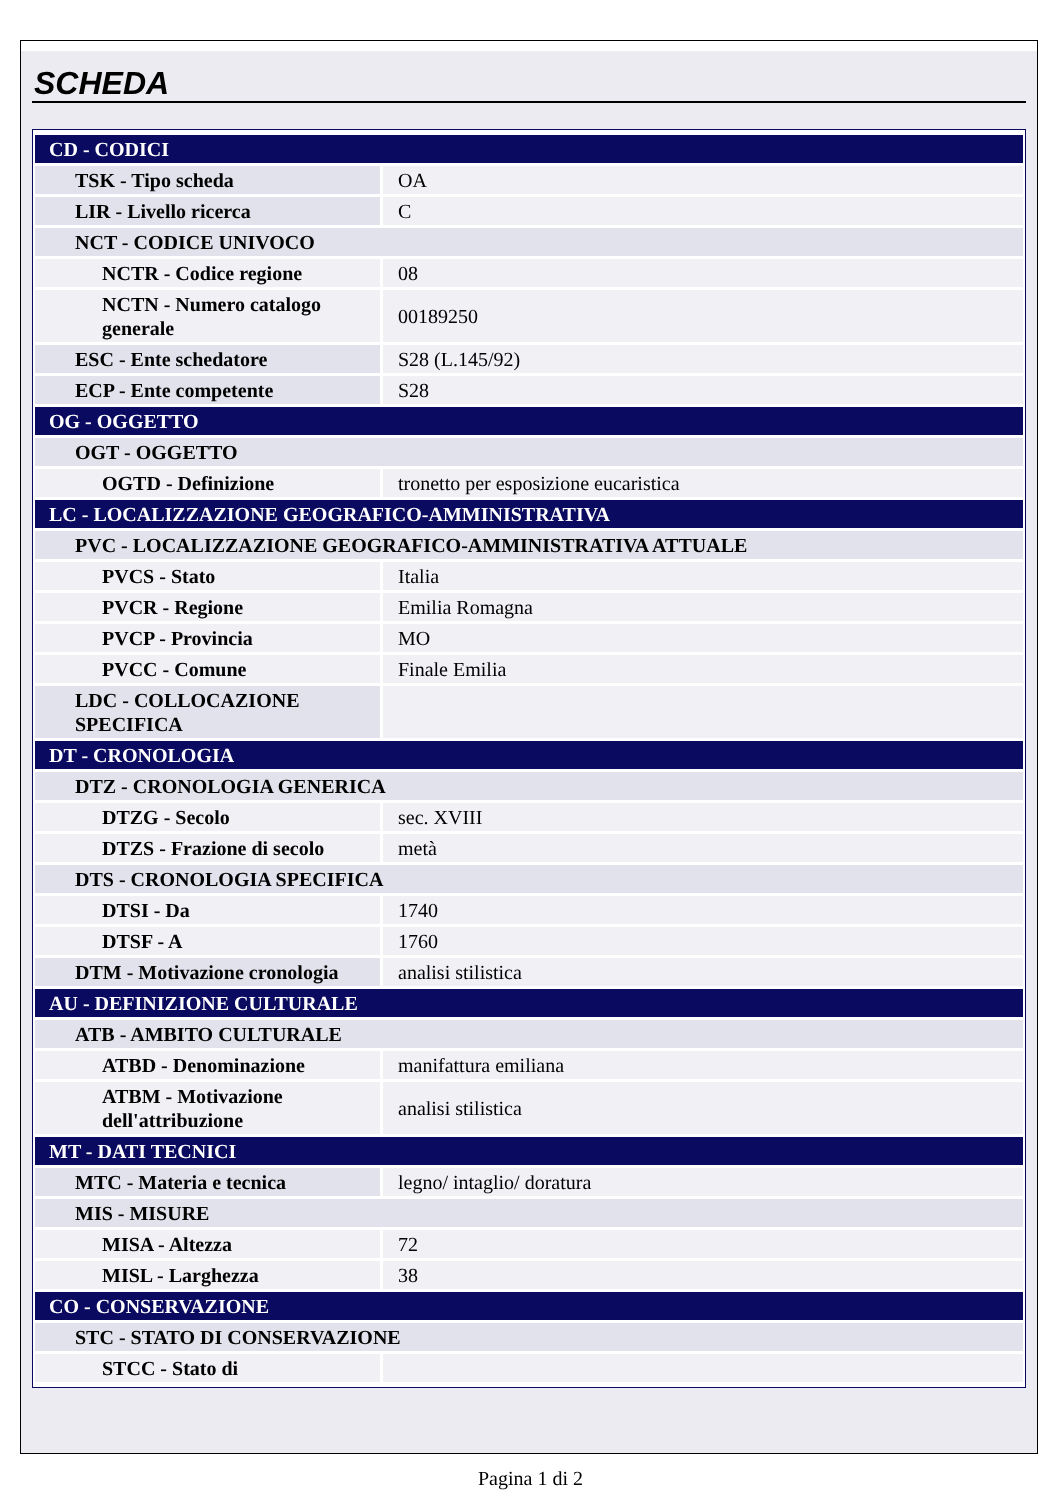SCHEDA
| CD - CODICI | |
| TSK - Tipo scheda | OA |
| LIR - Livello ricerca | C |
| NCT - CODICE UNIVOCO | |
| NCTR - Codice regione | 08 |
| NCTN - Numero catalogo generale | 00189250 |
| ESC - Ente schedatore | S28 (L.145/92) |
| ECP - Ente competente | S28 |
| OG - OGGETTO | |
| OGT - OGGETTO | |
| OGTD - Definizione | tronetto per esposizione eucaristica |
| LC - LOCALIZZAZIONE GEOGRAFICO-AMMINISTRATIVA | |
| PVC - LOCALIZZAZIONE GEOGRAFICO-AMMINISTRATIVA ATTUALE | |
| PVCS - Stato | Italia |
| PVCR - Regione | Emilia Romagna |
| PVCP - Provincia | MO |
| PVCC - Comune | Finale Emilia |
| LDC - COLLOCAZIONE SPECIFICA | |
| DT - CRONOLOGIA | |
| DTZ - CRONOLOGIA GENERICA | |
| DTZG - Secolo | sec. XVIII |
| DTZS - Frazione di secolo | metà |
| DTS - CRONOLOGIA SPECIFICA | |
| DTSI - Da | 1740 |
| DTSF - A | 1760 |
| DTM - Motivazione cronologia | analisi stilistica |
| AU - DEFINIZIONE CULTURALE | |
| ATB - AMBITO CULTURALE | |
| ATBD - Denominazione | manifattura emiliana |
| ATBM - Motivazione dell'attribuzione | analisi stilistica |
| MT - DATI TECNICI | |
| MTC - Materia e tecnica | legno/ intaglio/ doratura |
| MIS - MISURE | |
| MISA - Altezza | 72 |
| MISL - Larghezza | 38 |
| CO - CONSERVAZIONE | |
| STC - STATO DI CONSERVAZIONE | |
| STCC - Stato di | |
Pagina 1 di 2